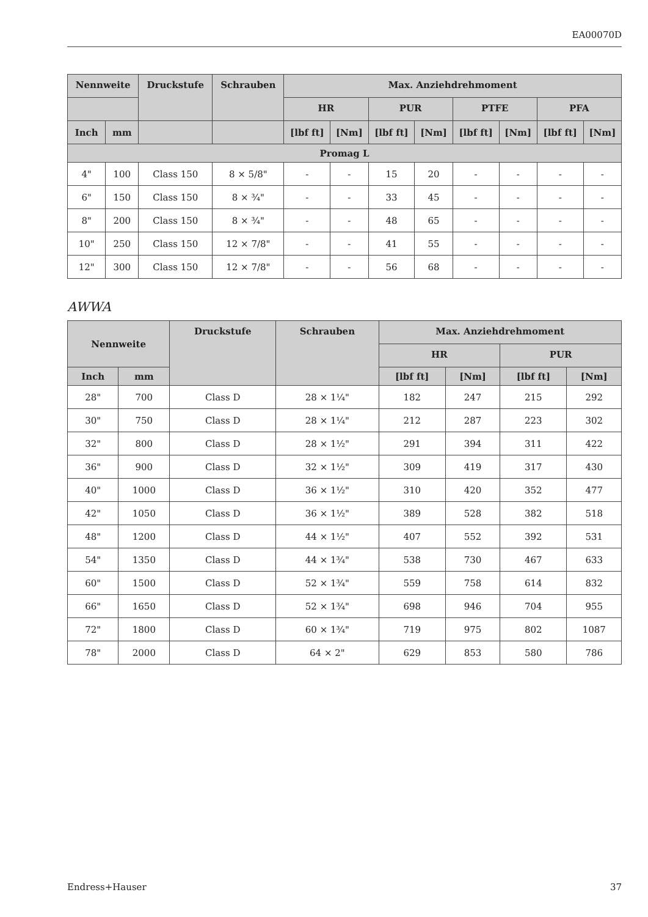EA00070D
| Nennweite | | Druckstufe | Schrauben | Max. Anziehdrehmoment | | | | | | | |
| --- | --- | --- | --- | --- | --- | --- | --- | --- | --- | --- | --- |
| | | | | HR | | PUR | | PTFE | | PFA | |
| Inch | mm | | | [lbf ft] | [Nm] | [lbf ft] | [Nm] | [lbf ft] | [Nm] | [lbf ft] | [Nm] |
| Promag L | | | | | | | | | | | |
| 4" | 100 | Class 150 | 8 × 5/8" | - | - | 15 | 20 | - | - | - | - |
| 6" | 150 | Class 150 | 8 × ¾" | - | - | 33 | 45 | - | - | - | - |
| 8" | 200 | Class 150 | 8 × ¾" | - | - | 48 | 65 | - | - | - | - |
| 10" | 250 | Class 150 | 12 × 7/8" | - | - | 41 | 55 | - | - | - | - |
| 12" | 300 | Class 150 | 12 × 7/8" | - | - | 56 | 68 | - | - | - | - |
AWWA
| Nennweite | | Druckstufe | Schrauben | Max. Anziehdrehmoment | | | |
| --- | --- | --- | --- | --- | --- | --- | --- |
| | | | | HR | | PUR | |
| Inch | mm | | | [lbf ft] | [Nm] | [lbf ft] | [Nm] |
| 28" | 700 | Class D | 28 × 1¼" | 182 | 247 | 215 | 292 |
| 30" | 750 | Class D | 28 × 1¼" | 212 | 287 | 223 | 302 |
| 32" | 800 | Class D | 28 × 1½" | 291 | 394 | 311 | 422 |
| 36" | 900 | Class D | 32 × 1½" | 309 | 419 | 317 | 430 |
| 40" | 1000 | Class D | 36 × 1½" | 310 | 420 | 352 | 477 |
| 42" | 1050 | Class D | 36 × 1½" | 389 | 528 | 382 | 518 |
| 48" | 1200 | Class D | 44 × 1½" | 407 | 552 | 392 | 531 |
| 54" | 1350 | Class D | 44 × 1¾" | 538 | 730 | 467 | 633 |
| 60" | 1500 | Class D | 52 × 1¾" | 559 | 758 | 614 | 832 |
| 66" | 1650 | Class D | 52 × 1¾" | 698 | 946 | 704 | 955 |
| 72" | 1800 | Class D | 60 × 1¾" | 719 | 975 | 802 | 1087 |
| 78" | 2000 | Class D | 64 × 2" | 629 | 853 | 580 | 786 |
Endress+Hauser 37